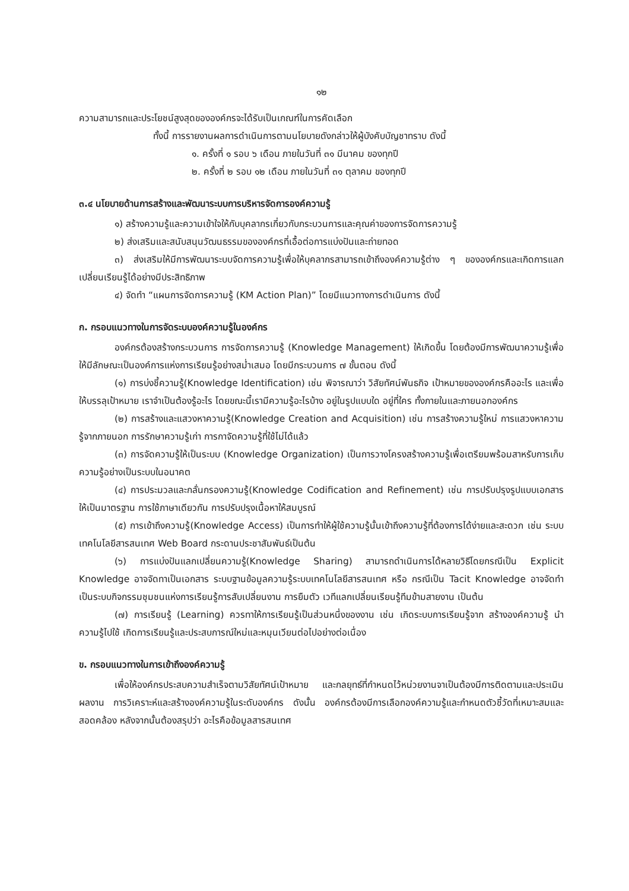๑๒
ความสามารถและประโยชน์สูงสุดขององค์กรจะได้รับเป็นเกณฑ์ในการคัดเลือก
ทั้งนี้ การรายงานผลการดำเนินการตามนโยบายดังกล่าวให้ผู้บังคับบัญชาทราบ ดังนี้
๑. ครั้งที่ ๑ รอบ ๖ เดือน ภายในวันที่ ๓๑ มีนาคม ของทุกปี
๒. ครั้งที่ ๒ รอบ ๑๒ เดือน ภายในวันที่ ๓๑ ตุลาคม ของทุกปี
๓.๔ นโยบายด้านการสร้างและพัฒนาระบบการบริหารจัดการองค์ความรู้
๑) สร้างความรู้และความเข้าใจให้กับบุคลากรเกี่ยวกับกระบวนการและคุณค่าของการจัดการความรู้
๒) ส่งเสริมและสนับสนุนวัฒนธรรมขององค์กรที่เอื้อต่อการแบ่งปันและถ่ายทอด
๓) ส่งเสริมให้มีการพัฒนาระบบจัดการความรู้เพื่อให้บุคลากรสามารถเข้าถึงองค์ความรู้ต่าง ๆ ขององค์กรและเกิดการแลกเปลี่ยนเรียนรู้ได้อย่างมีประสิทธิภาพ
๔) จัดทำ “แผนการจัดการความรู้ (KM Action Plan)” โดยมีแนวทางการดำเนินการ ดังนี้
ก. กรอบแนวทางในการจัดระบบองค์ความรู้ในองค์กร
องค์กรต้องสร้างกระบวนการ การจัดการความรู้ (Knowledge Management) ให้เกิดขึ้น โดยต้องมีการพัฒนาความรู้เพื่อให้มีลักษณะเป็นองค์การแห่งการเรียนรู้อย่างสม่ำเสมอ โดยมีกระบวนการ ๗ ขั้นตอน ดังนี้
(๑) การบ่งชี้ความรู้(Knowledge Identification) เช่น พิจารณาว่า วิสัยทัศน์พันธกิจ เป้าหมายขององค์กรคืออะไร และเพื่อให้บรรลุเป้าหมาย เราจำเป็นต้องรู้อะไร โดยขณะนี้เรามีความรู้อะไรบ้าง อยู่ในรูปแบบใด อยู่ที่ใคร ทั้งภายในและภายนอกองค์กร
(๒) การสร้างและแสวงหาความรู้(Knowledge Creation and Acquisition) เช่น การสร้างความรู้ใหม่ การแสวงหาความรู้จากภายนอก การรักษาความรู้เก่า การกาจัดความรู้ที่ใช้ไม่ได้แล้ว
(๓) การจัดความรู้ให้เป็นระบบ (Knowledge Organization) เป็นการวางโครงสร้างความรู้เพื่อเตรียมพร้อมสาหรับการเก็บความรู้อย่างเป็นระบบในอนาคต
(๔) การประมวลและกลั่นกรองความรู้(Knowledge Codification and Refinement) เช่น การปรับปรุงรูปแบบเอกสารให้เป็นมาตรฐาน การใช้ภาษาเดียวกัน การปรับปรุงเนื้อหาให้สมบูรณ์
(๕) การเข้าถึงความรู้(Knowledge Access) เป็นการทำให้ผู้ใช้ความรู้นั้นเข้าถึงความรู้ที่ต้องการได้ง่ายและสะดวก เช่น ระบบเทคโนโลยีสารสนเทศ Web Board กระดานประชาสัมพันธ์เป็นต้น
(๖) การแบ่งปันแลกเปลี่ยนความรู้(Knowledge Sharing) สามารถดำเนินการได้หลายวิธีโดยกรณีเป็น Explicit Knowledge อาจจัดทาเป็นเอกสาร ระบบฐานข้อมูลความรู้ระบบเทคโนโลยีสารสนเทศ หรือ กรณีเป็น Tacit Knowledge อาจจัดทำเป็นระบบกิจกรรมชุมชนแห่งการเรียนรู้การสับเปลี่ยนงาน การยืมตัว เวทีแลกเปลี่ยนเรียนรู้ทีมข้ามสายงาน เป็นต้น
(๗) การเรียนรู้ (Learning) ควรทาให้การเรียนรู้เป็นส่วนหนึ่งของงาน เช่น เกิดระบบการเรียนรู้จาก สร้างองค์ความรู้ นำความรู้ไปใช้ เกิดการเรียนรู้และประสบการณ์ใหม่และหมุนเวียนต่อไปอย่างต่อเนื่อง
ข. กรอบแนวทางในการเข้าถึงองค์ความรู้
เพื่อให้องค์กรประสบความสำเร็จตามวิสัยทัศน์เป้าหมาย และกลยุทธ์ที่กำหนดไว้หน่วยงานจาเป็นต้องมีการติดตามและประเมินผลงาน การวิเคราะห์และสร้างองค์ความรู้ในระดับองค์กร ดังนั้น องค์กรต้องมีการเลือกองค์ความรู้และกำหนดตัวชี้วัดที่เหมาะสมและสอดคล้อง หลังจากนั้นต้องสรุปว่า อะไรคือข้อมูลสารสนเทศ